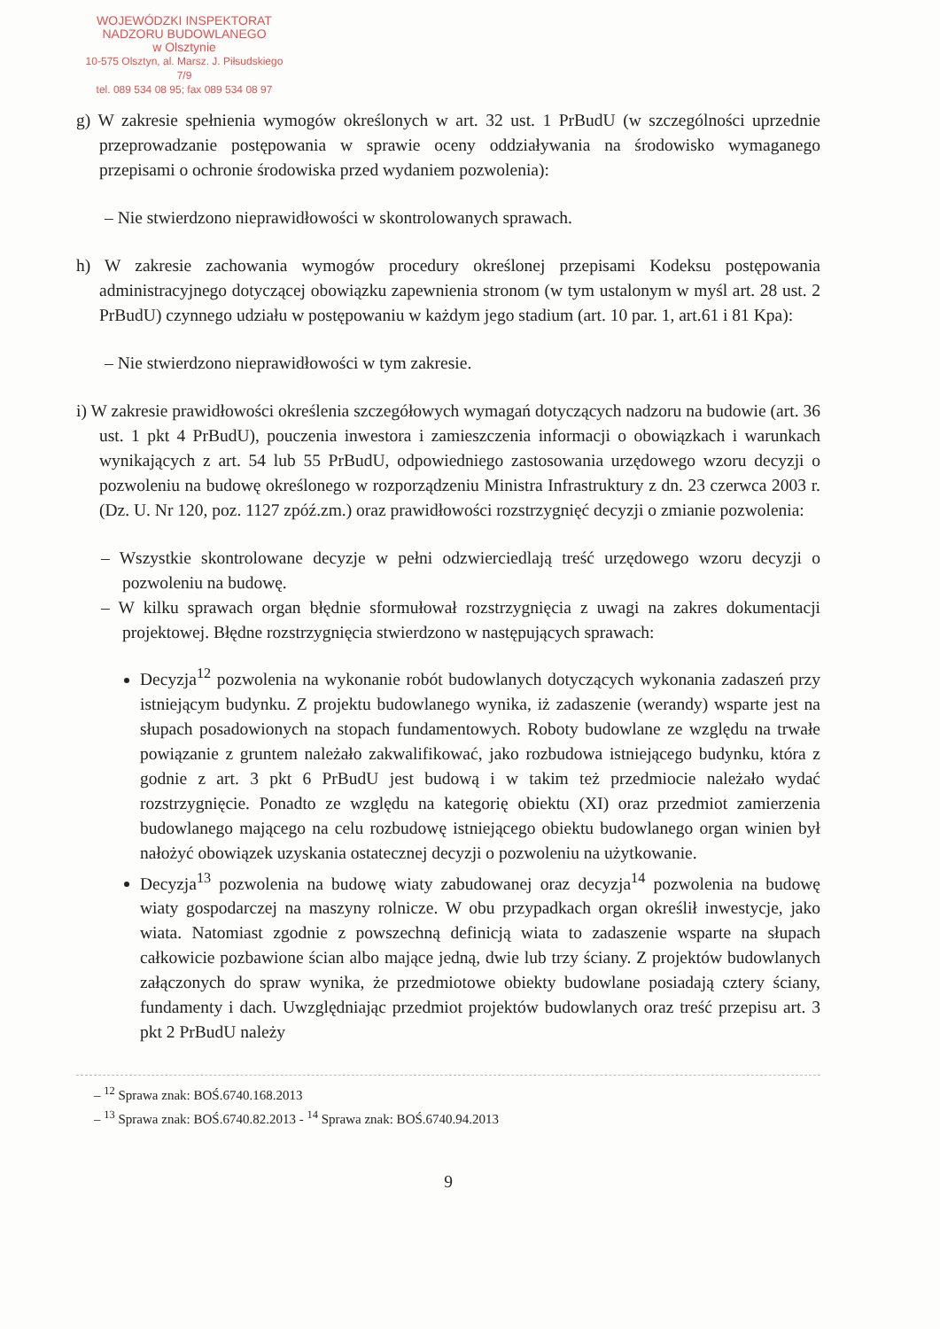WOJEWÓDZKI INSPEKTORAT
NADZORU BUDOWLANEGO
w Olsztynie
10-575 Olsztyn, al. Marsz. J. Piłsudskiego 7/9
tel. 089 534 08 95; fax 089 534 08 97
g) W zakresie spełnienia wymogów określonych w art. 32 ust. 1 PrBudU (w szczególności uprzednie przeprowadzanie postępowania w sprawie oceny oddziaływania na środowisko wymaganego przepisami o ochronie środowiska przed wydaniem pozwolenia):
– Nie stwierdzono nieprawidłowości w skontrolowanych sprawach.
h) W zakresie zachowania wymogów procedury określonej przepisami Kodeksu postępowania administracyjnego dotyczącej obowiązku zapewnienia stronom (w tym ustalonym w myśl art. 28 ust. 2 PrBudU) czynnego udziału w postępowaniu w każdym jego stadium (art. 10 par. 1, art.61 i 81 Kpa):
– Nie stwierdzono nieprawidłowości w tym zakresie.
i) W zakresie prawidłowości określenia szczegółowych wymagań dotyczących nadzoru na budowie (art. 36 ust. 1 pkt 4 PrBudU), pouczenia inwestora i zamieszczenia informacji o obowiązkach i warunkach wynikających z art. 54 lub 55 PrBudU, odpowiedniego zastosowania urzędowego wzoru decyzji o pozwoleniu na budowę określonego w rozporządzeniu Ministra Infrastruktury z dn. 23 czerwca 2003 r. (Dz. U. Nr 120, poz. 1127 zpóź.zm.) oraz prawidłowości rozstrzygnięć decyzji o zmianie pozwolenia:
– Wszystkie skontrolowane decyzje w pełni odzwierciedlają treść urzędowego wzoru decyzji o pozwoleniu na budowę.
– W kilku sprawach organ błędnie sformułował rozstrzygnięcia z uwagi na zakres dokumentacji projektowej. Błędne rozstrzygnięcia stwierdzono w następujących sprawach:
Decyzja<sup>12</sup> pozwolenia na wykonanie robót budowlanych dotyczących wykonania zadaszeń przy istniejącym budynku. Z projektu budowlanego wynika, iż zadaszenie (werandy) wsparte jest na słupach posadowionych na stopach fundamentowych. Roboty budowlane ze względu na trwałe powiązanie z gruntem należało zakwalifikować, jako rozbudowa istniejącego budynku, która z godnie z art. 3 pkt 6 PrBudU jest budową i w takim też przedmiocie należało wydać rozstrzygnięcie. Ponadto ze względu na kategorię obiektu (XI) oraz przedmiot zamierzenia budowlanego mającego na celu rozbudowę istniejącego obiektu budowlanego organ winien był nałożyć obowiązek uzyskania ostatecznej decyzji o pozwoleniu na użytkowanie.
Decyzja<sup>13</sup> pozwolenia na budowę wiaty zabudowanej oraz decyzja<sup>14</sup> pozwolenia na budowę wiaty gospodarczej na maszyny rolnicze. W obu przypadkach organ określił inwestycje, jako wiata. Natomiast zgodnie z powszechną definicją wiata to zadaszenie wsparte na słupach całkowicie pozbawione ścian albo mające jedną, dwie lub trzy ściany. Z projektów budowlanych załączonych do spraw wynika, że przedmiotowe obiekty budowlane posiadają cztery ściany, fundamenty i dach. Uwzględniając przedmiot projektów budowlanych oraz treść przepisu art. 3 pkt 2 PrBudU należy
– <sup>12</sup> Sprawa znak: BOŚ.6740.168.2013
– <sup>13</sup> Sprawa znak: BOŚ.6740.82.2013 - <sup>14</sup> Sprawa znak: BOŚ.6740.94.2013
9